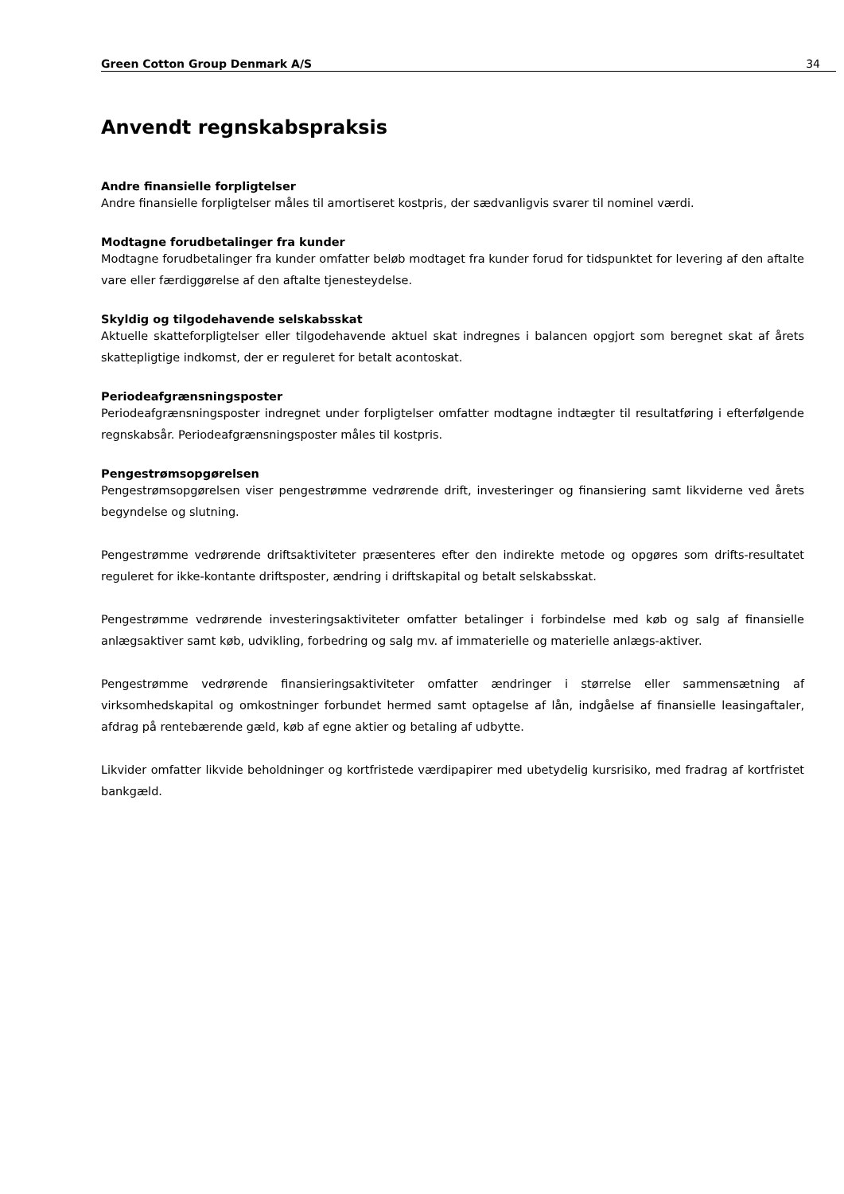Green Cotton Group Denmark A/S 34
Anvendt regnskabspraksis
Andre finansielle forpligtelser
Andre finansielle forpligtelser måles til amortiseret kostpris, der sædvanligvis svarer til nominel værdi.
Modtagne forudbetalinger fra kunder
Modtagne forudbetalinger fra kunder omfatter beløb modtaget fra kunder forud for tidspunktet for levering af den aftalte vare eller færdiggørelse af den aftalte tjenesteydelse.
Skyldig og tilgodehavende selskabsskat
Aktuelle skatteforpligtelser eller tilgodehavende aktuel skat indregnes i balancen opgjort som beregnet skat af årets skattepligtige indkomst, der er reguleret for betalt acontoskat.
Periodeafgrænsningsposter
Periodeafgrænsningsposter indregnet under forpligtelser omfatter modtagne indtægter til resultatføring i efterfølgende regnskabsår. Periodeafgrænsningsposter måles til kostpris.
Pengestrømsopgørelsen
Pengestrømsopgørelsen viser pengestrømme vedrørende drift, investeringer og finansiering samt likviderne ved årets begyndelse og slutning.
Pengestrømme vedrørende driftsaktiviteter præsenteres efter den indirekte metode og opgøres som drifts-resultatet reguleret for ikke-kontante driftsposter, ændring i driftskapital og betalt selskabsskat.
Pengestrømme vedrørende investeringsaktiviteter omfatter betalinger i forbindelse med køb og salg af finansielle anlægsaktiver samt køb, udvikling, forbedring og salg mv. af immaterielle og materielle anlægs-aktiver.
Pengestrømme vedrørende finansieringsaktiviteter omfatter ændringer i størrelse eller sammensætning af virksomhedskapital og omkostninger forbundet hermed samt optagelse af lån, indgåelse af finansielle leasingaftaler, afdrag på rentebærende gæld, køb af egne aktier og betaling af udbytte.
Likvider omfatter likvide beholdninger og kortfristede værdipapirer med ubetydelig kursrisiko, med fradrag af kortfristet bankgæld.